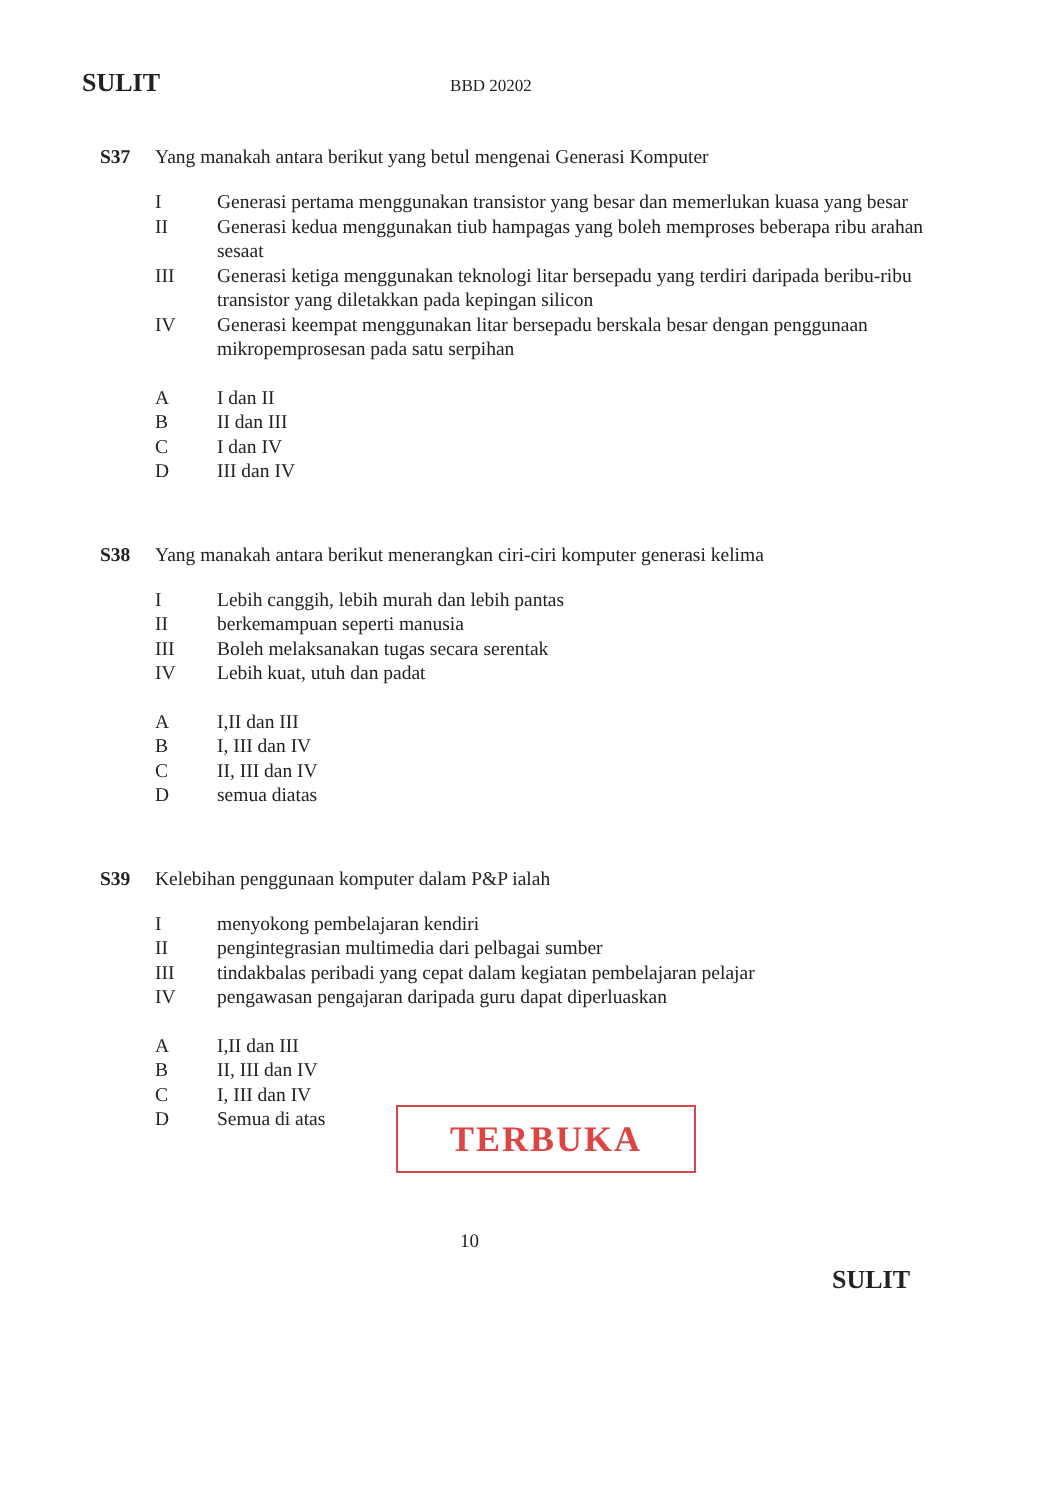SULIT
BBD 20202
S37 Yang manakah antara berikut yang betul mengenai Generasi Komputer
I Generasi pertama menggunakan transistor yang besar dan memerlukan kuasa yang besar
II Generasi kedua menggunakan tiub hampagas yang boleh memproses beberapa ribu arahan sesaat
III Generasi ketiga menggunakan teknologi litar bersepadu yang terdiri daripada beribu-ribu transistor yang diletakkan pada kepingan silicon
IV Generasi keempat menggunakan litar bersepadu berskala besar dengan penggunaan mikropemprosesan pada satu serpihan
A I dan II
B II dan III
C I dan IV
D III dan IV
S38 Yang manakah antara berikut menerangkan ciri-ciri komputer generasi kelima
I Lebih canggih, lebih murah dan lebih pantas
II berkemampuan seperti manusia
III Boleh melaksanakan tugas secara serentak
IV Lebih kuat, utuh dan padat
A I,II dan III
B I, III dan IV
C II, III dan IV
D semua diatas
S39 Kelebihan penggunaan komputer dalam P&P ialah
I menyokong pembelajaran kendiri
II pengintegrasian multimedia dari pelbagai sumber
III tindakbalas peribadi yang cepat dalam kegiatan pembelajaran pelajar
IV pengawasan pengajaran daripada guru dapat diperluaskan
A I,II dan III
B II, III dan IV
C I, III dan IV
D Semua di atas
TERBUKA
10
SULIT